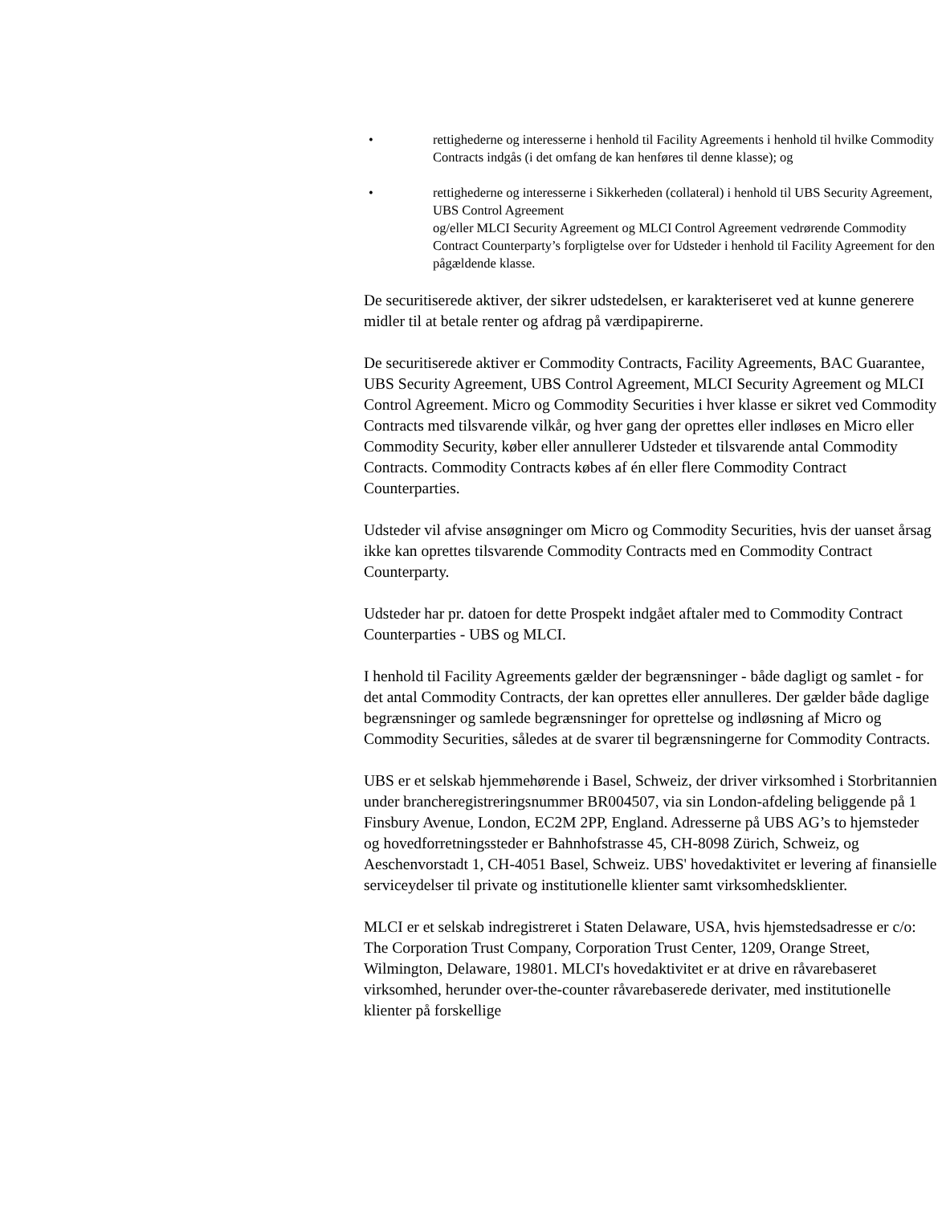• rettighederne og interesserne i henhold til Facility Agreements i henhold til hvilke Commodity Contracts indgås (i det omfang de kan henføres til denne klasse); og
• rettighederne og interesserne i Sikkerheden (collateral) i henhold til UBS Security Agreement, UBS Control Agreement
og/eller MLCI Security Agreement og MLCI Control Agreement vedrørende Commodity Contract Counterparty’s forpligtelse over for Udsteder i henhold til Facility Agreement for den pågældende klasse.
De securitiserede aktiver, der sikrer udstedelsen, er karakteriseret ved at kunne generere midler til at betale renter og afdrag på værdipapirerne.
De securitiserede aktiver er Commodity Contracts, Facility Agreements, BAC Guarantee, UBS Security Agreement, UBS Control Agreement, MLCI Security Agreement og MLCI Control Agreement. Micro og Commodity Securities i hver klasse er sikret ved Commodity Contracts med tilsvarende vilkår, og hver gang der oprettes eller indløses en Micro eller Commodity Security, køber eller annullerer Udsteder et tilsvarende antal Commodity Contracts. Commodity Contracts købes af én eller flere Commodity Contract Counterparties.
Udsteder vil afvise ansøgninger om Micro og Commodity Securities, hvis der uanset årsag ikke kan oprettes tilsvarende Commodity Contracts med en Commodity Contract Counterparty.
Udsteder har pr. datoen for dette Prospekt indgået aftaler med to Commodity Contract Counterparties - UBS og MLCI.
I henhold til Facility Agreements gælder der begrænsninger - både dagligt og samlet - for det antal Commodity Contracts, der kan oprettes eller annulleres. Der gælder både daglige begrænsninger og samlede begrænsninger for oprettelse og indløsning af Micro og Commodity Securities, således at de svarer til begrænsningerne for Commodity Contracts.
UBS er et selskab hjemmehørende i Basel, Schweiz, der driver virksomhed i Storbritannien under brancheregistreringsnummer BR004507, via sin London-afdeling beliggende på 1 Finsbury Avenue, London, EC2M 2PP, England. Adresserne på UBS AG’s to hjemsteder og hovedforretningssteder er Bahnhofstrasse 45, CH-8098 Zürich, Schweiz, og Aeschenvorstadt 1, CH-4051 Basel, Schweiz. UBS' hovedaktivitet er levering af finansielle serviceydelser til private og institutionelle klienter samt virksomhedsklienter.
MLCI er et selskab indregistreret i Staten Delaware, USA, hvis hjemstedsadresse er c/o: The Corporation Trust Company, Corporation Trust Center, 1209, Orange Street, Wilmington, Delaware, 19801. MLCI's hovedaktivitet er at drive en råvarebaseret virksomhed, herunder over-the-counter råvarebaserede derivater, med institutionelle klienter på forskellige